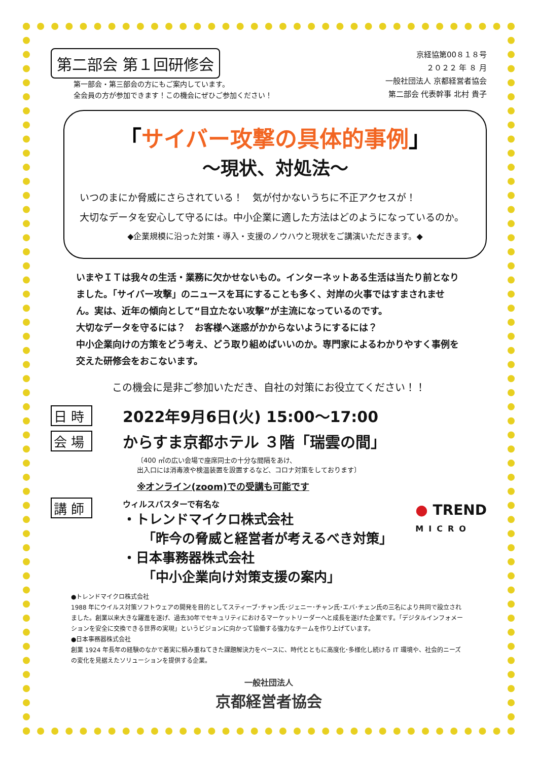第二部会 第１回研修会
第一部会・第三部会の方にもご案内しています。
全会員の方が参加できます！この機会にぜひご参加ください！
京経協第00８１８号
２０２２ 年 ８ 月
一般社団法人 京都経営者協会
第二部会 代表幹事 北村 貴子
「サイバー攻撃の具体的事例」
～現状、対処法～
いつのまにか脅威にさらされている！　気が付かないうちに不正アクセスが！
大切なデータを安心して守るには。中小企業に適した方法はどのようになっているのか。
◆企業規模に沿った対策・導入・支援のノウハウと現状をご講演いただきます。◆
いまやＩＴは我々の生活・業務に欠かせないもの。インターネットある生活は当たり前となりました。「サイバー攻撃」のニュースを耳にすることも多く、対岸の火事ではすまされません。実は、近年の傾向として“目立たない攻撃”が主流になっているのです。
大切なデータを守るには？　お客様へ迷惑がかからないようにするには？
中小企業向けの方策をどう考え、どう取り組めばいいのか。専門家によるわかりやすく事例を交えた研修会をおこないます。
この機会に是非ご参加いただき、自社の対策にお役立てください！！
日 時 2022年9月6日(火) 15:00～17:00
会 場 からすま京都ホテル ３階「瑞雲の間」
〔400 ㎡の広い会場で座席同士の十分な間隔をあけ、
出入口には消毒液や検温装置を設置するなど、コロナ対策をしております〕
※オンライン(zoom)での受講も可能です
講 師
ウィルスバスターで有名な
・トレンドマイクロ株式会社
　　「昨今の脅威と経営者が考えるべき対策」
・日本事務器株式会社
　　「中小企業向け対策支援の案内」
●トレンドマイクロ株式会社
1988 年にウイルス対策ソフトウェアの開発を目的としてスティーブ･チャン氏･ジェニー･チャン氏･エバ･チェン氏の三名により共同で設立されました。創業以来大きな躍進を遂げ、過去30年でセキュリティにおけるマーケットリーダーへと成長を遂げた企業です。「デジタルインフォメーションを安全に交換できる世界の実現」というビジョンに向かって協働する強力なチームを作り上げています。
●日本事務器株式会社
創業 1924 年長年の経験のなかで着実に積み重ねてきた課題解決力をベースに、時代とともに高度化･多様化し続ける IT 環境や、社会的ニーズの変化を見据えたソリューションを提供する企業。
一般社団法人
京都経営者協会
● TREND
MICRO